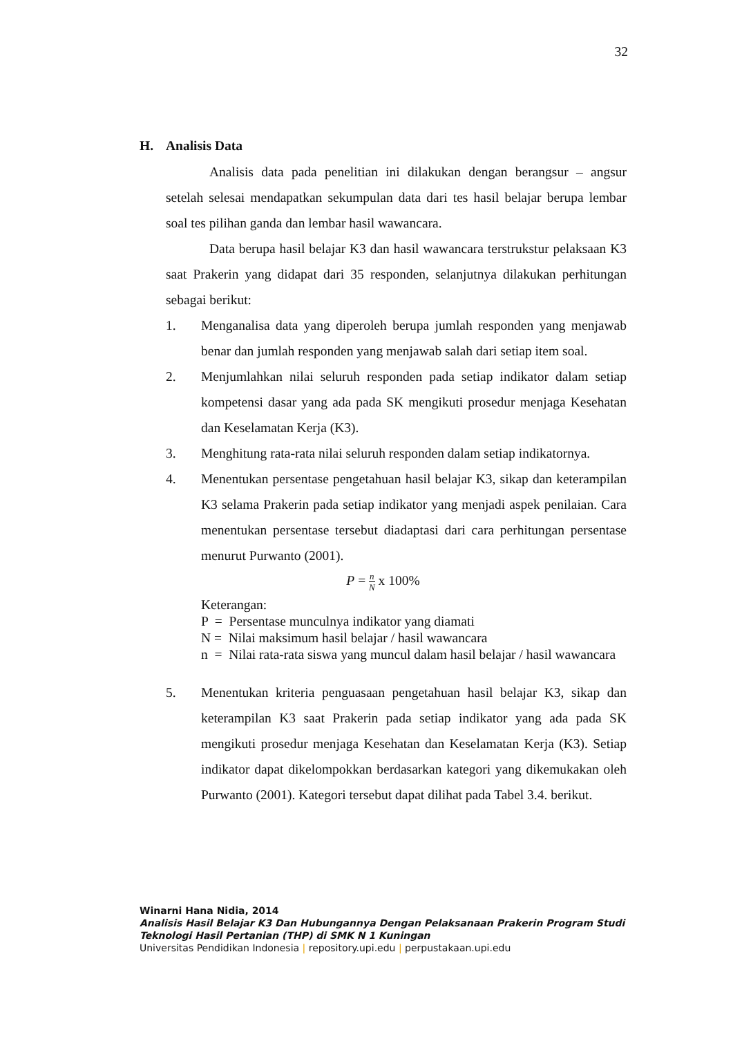32
H. Analisis Data
Analisis data pada penelitian ini dilakukan dengan berangsur – angsur setelah selesai mendapatkan sekumpulan data dari tes hasil belajar berupa lembar soal tes pilihan ganda dan lembar hasil wawancara.
Data berupa hasil belajar K3 dan hasil wawancara terstrukstur pelaksaan K3 saat Prakerin yang didapat dari 35 responden, selanjutnya dilakukan perhitungan sebagai berikut:
1. Menganalisa data yang diperoleh berupa jumlah responden yang menjawab benar dan jumlah responden yang menjawab salah dari setiap item soal.
2. Menjumlahkan nilai seluruh responden pada setiap indikator dalam setiap kompetensi dasar yang ada pada SK mengikuti prosedur menjaga Kesehatan dan Keselamatan Kerja (K3).
3. Menghitung rata-rata nilai seluruh responden dalam setiap indikatornya.
4. Menentukan persentase pengetahuan hasil belajar K3, sikap dan keterampilan K3 selama Prakerin pada setiap indikator yang menjadi aspek penilaian. Cara menentukan persentase tersebut diadaptasi dari cara perhitungan persentase menurut Purwanto (2001).
P = n N x 100%
Keterangan:
P = Persentase munculnya indikator yang diamati
N = Nilai maksimum hasil belajar / hasil wawancara
n = Nilai rata-rata siswa yang muncul dalam hasil belajar / hasil wawancara
5. Menentukan kriteria penguasaan pengetahuan hasil belajar K3, sikap dan keterampilan K3 saat Prakerin pada setiap indikator yang ada pada SK mengikuti prosedur menjaga Kesehatan dan Keselamatan Kerja (K3). Setiap indikator dapat dikelompokkan berdasarkan kategori yang dikemukakan oleh Purwanto (2001). Kategori tersebut dapat dilihat pada Tabel 3.4. berikut.
Winarni Hana Nidia, 2014
Analisis Hasil Belajar K3 Dan Hubungannya Dengan Pelaksanaan Prakerin Program Studi
Teknologi Hasil Pertanian (THP) di SMK N 1 Kuningan
Universitas Pendidikan Indonesia | repository.upi.edu | perpustakaan.upi.edu